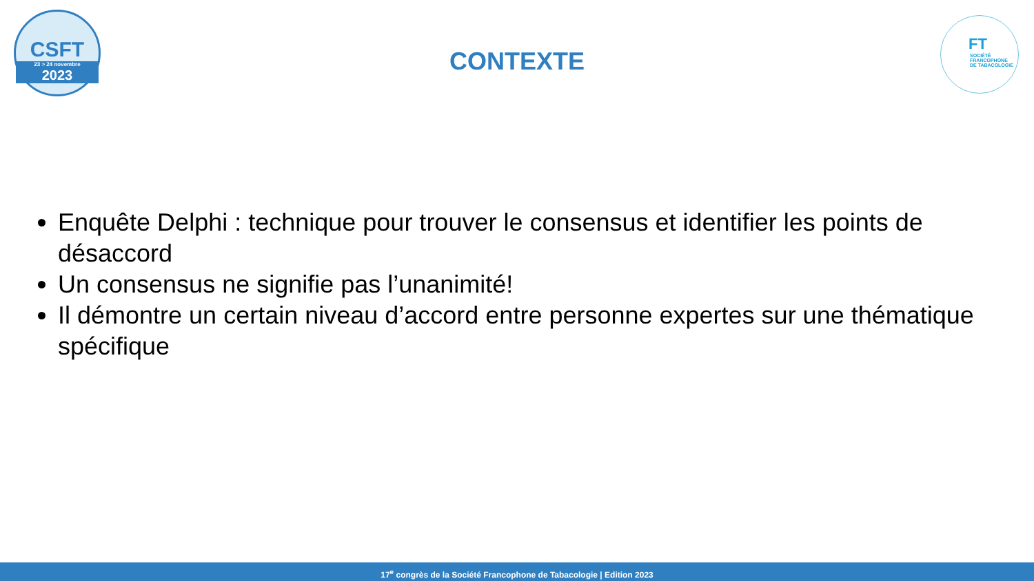CSFT
23 > 24 novembre
2023
CONTEXTE
FT
SOCIÉTÉ
FRANCOPHONE
DE TABACOLOGIE
Enquête Delphi : technique pour trouver le consensus et identifier les points de désaccord
Un consensus ne signifie pas l’unanimité!
Il démontre un certain niveau d’accord entre personne expertes sur une thématique spécifique
17<sup>e</sup> congrès de la Société Francophone de Tabacologie | Edition 2023